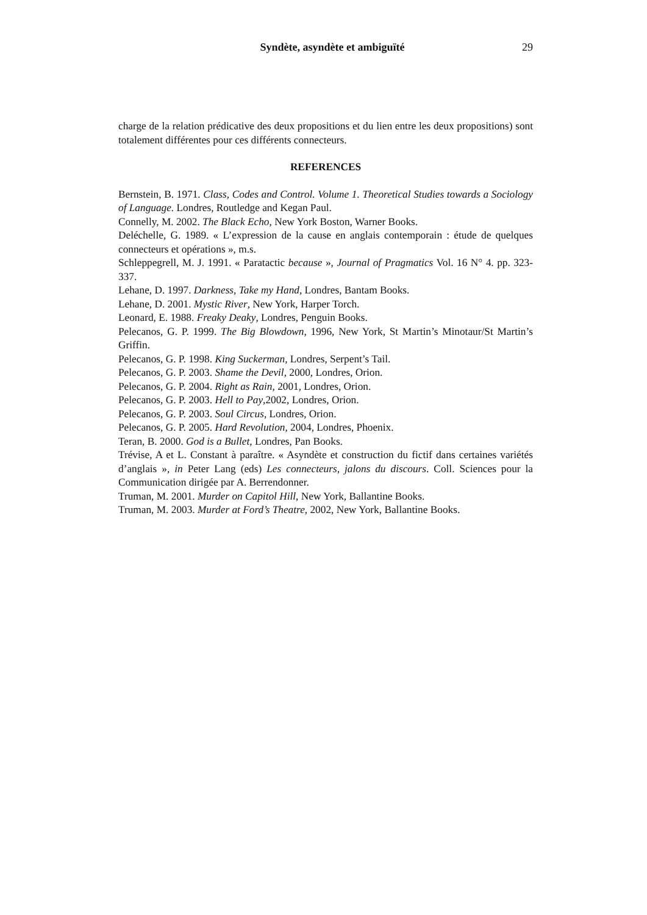Syndète, asyndète et ambiguïté 29
charge de la relation prédicative des deux propositions et du lien entre les deux propositions) sont totalement différentes pour ces différents connecteurs.
REFERENCES
Bernstein, B. 1971. Class, Codes and Control. Volume 1. Theoretical Studies towards a Sociology of Language. Londres, Routledge and Kegan Paul.
Connelly, M. 2002. The Black Echo, New York Boston, Warner Books.
Deléchelle, G. 1989. « L’expression de la cause en anglais contemporain : étude de quelques connecteurs et opérations », m.s.
Schleppegrell, M. J. 1991. « Paratactic because », Journal of Pragmatics Vol. 16 N° 4. pp. 323-337.
Lehane, D. 1997. Darkness, Take my Hand, Londres, Bantam Books.
Lehane, D. 2001. Mystic River, New York, Harper Torch.
Leonard, E. 1988. Freaky Deaky, Londres, Penguin Books.
Pelecanos, G. P. 1999. The Big Blowdown, 1996, New York, St Martin’s Minotaur/St Martin’s Griffin.
Pelecanos, G. P. 1998. King Suckerman, Londres, Serpent’s Tail.
Pelecanos, G. P. 2003. Shame the Devil, 2000, Londres, Orion.
Pelecanos, G. P. 2004. Right as Rain, 2001, Londres, Orion.
Pelecanos, G. P. 2003. Hell to Pay,2002, Londres, Orion.
Pelecanos, G. P. 2003. Soul Circus, Londres, Orion.
Pelecanos, G. P. 2005. Hard Revolution, 2004, Londres, Phoenix.
Teran, B. 2000. God is a Bullet, Londres, Pan Books.
Trévise, A et L. Constant à paraître. « Asyndète et construction du fictif dans certaines variétés d’anglais », in Peter Lang (eds) Les connecteurs, jalons du discours. Coll. Sciences pour la Communication dirigée par A. Berrendonner.
Truman, M. 2001. Murder on Capitol Hill, New York, Ballantine Books.
Truman, M. 2003. Murder at Ford’s Theatre, 2002, New York, Ballantine Books.